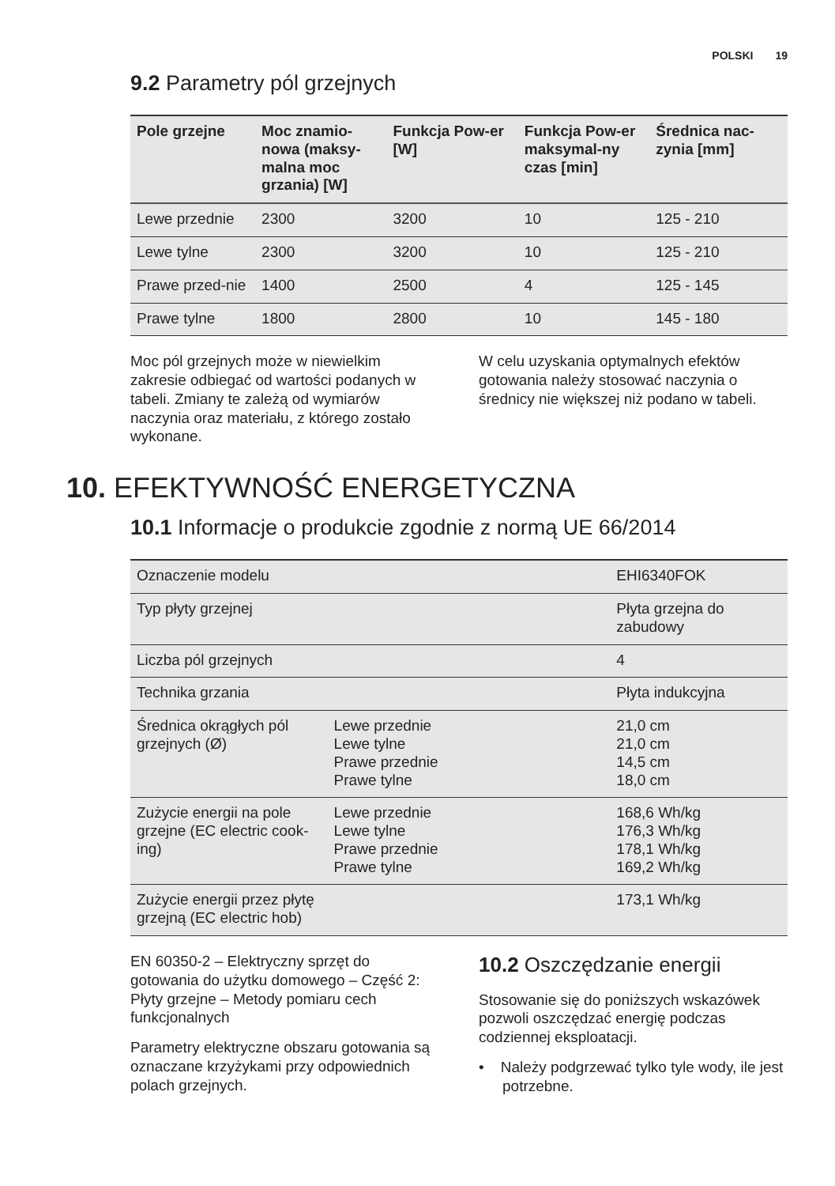POLSKI 19
9.2 Parametry pól grzejnych
| Pole grzejne | Moc znamio-nowa (maksy-malna moc grzania) [W] | Funkcja Pow-er [W] | Funkcja Pow-er maksymal-ny czas [min] | Średnica nac-zynia [mm] |
| --- | --- | --- | --- | --- |
| Lewe przednie | 2300 | 3200 | 10 | 125 - 210 |
| Lewe tylne | 2300 | 3200 | 10 | 125 - 210 |
| Prawe przed-nie | 1400 | 2500 | 4 | 125 - 145 |
| Prawe tylne | 1800 | 2800 | 10 | 145 - 180 |
Moc pól grzejnych może w niewielkim zakresie odbiegać od wartości podanych w tabeli. Zmiany te zależą od wymiarów naczynia oraz materiału, z którego zostało wykonane.
W celu uzyskania optymalnych efektów gotowania należy stosować naczynia o średnicy nie większej niż podano w tabeli.
10. EFEKTYWNOŚĆ ENERGETYCZNA
10.1 Informacje o produkcie zgodnie z normą UE 66/2014
| Oznaczenie modelu | | EHI6340FOK |
| Typ płyty grzejnej | | Płyta grzejna do zabudowy |
| Liczba pól grzejnych | | 4 |
| Technika grzania | | Płyta indukcyjna |
| Średnica okrągłych pól grzejnych (Ø) | Lewe przednie Lewe tylne Prawe przednie Prawe tylne | 21,0 cm 21,0 cm 14,5 cm 18,0 cm |
| Zużycie energii na pole grzejne (EC electric cook-ing) | Lewe przednie Lewe tylne Prawe przednie Prawe tylne | 168,6 Wh/kg 176,3 Wh/kg 178,1 Wh/kg 169,2 Wh/kg |
| Zużycie energii przez płytę grzejną (EC electric hob) | | 173,1 Wh/kg |
EN 60350-2 – Elektryczny sprzęt do gotowania do użytku domowego – Część 2: Płyty grzejne – Metody pomiaru cech funkcjonalnych
Parametry elektryczne obszaru gotowania są oznaczane krzyżykami przy odpowiednich polach grzejnych.
10.2 Oszczędzanie energii
Stosowanie się do poniższych wskazówek pozwoli oszczędzać energię podczas codziennej eksploatacji.
• Należy podgrzewać tylko tyle wody, ile jest potrzebne.